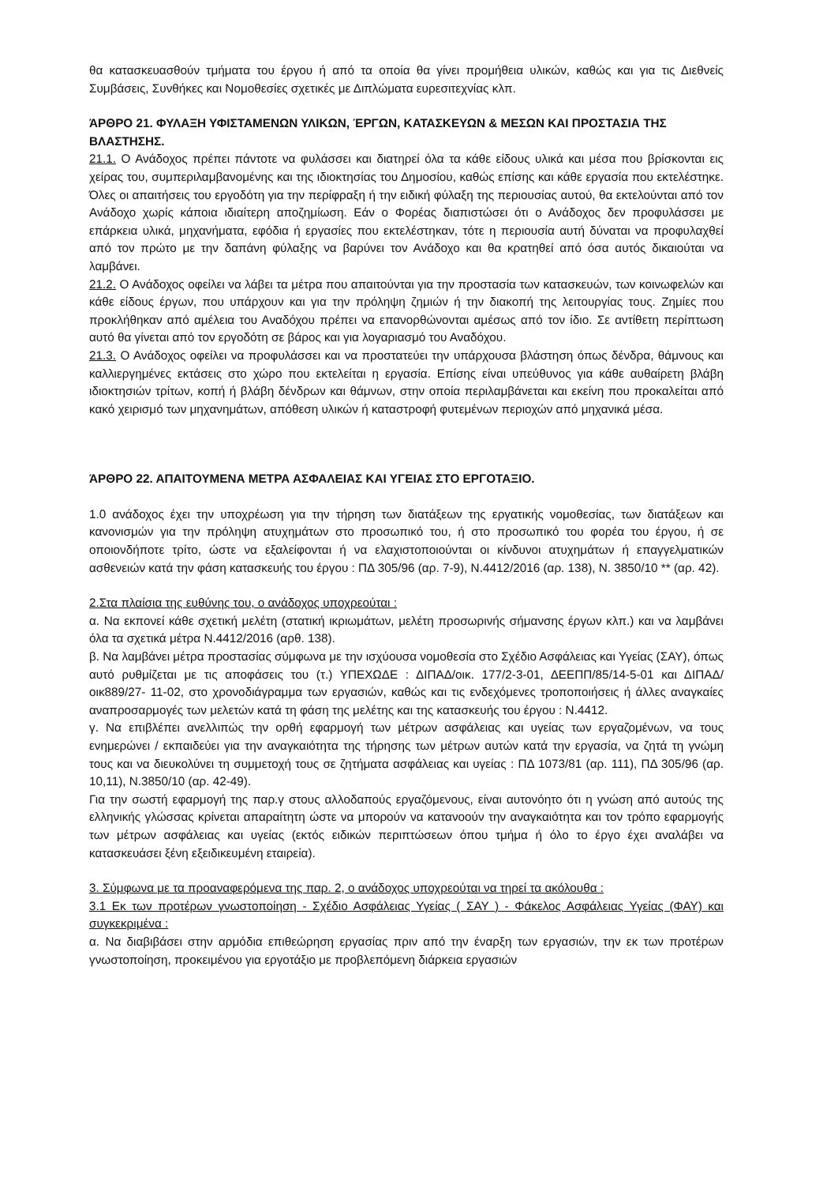θα κατασκευασθούν τμήματα του έργου ή από τα οποία θα γίνει προμήθεια υλικών, καθώς και για τις Διεθνείς Συμβάσεις, Συνθήκες και Νομοθεσίες σχετικές με Διπλώματα ευρεσιτεχνίας κλπ.
ΆΡΘΡΟ 21. ΦΥΛΑΞΗ ΥΦΙΣΤΑΜΕΝΩΝ ΥΛΙΚΩΝ, ΈΡΓΩΝ, ΚΑΤΑΣΚΕΥΩΝ & ΜΕΣΩΝ ΚΑΙ ΠΡΟΣΤΑΣΙΑ ΤΗΣ ΒΛΑΣΤΗΣΗΣ.
21.1. Ο Ανάδοχος πρέπει πάντοτε να φυλάσσει και διατηρεί όλα τα κάθε είδους υλικά και μέσα που βρίσκονται εις χείρας του, συμπεριλαμβανομένης και της ιδιοκτησίας του Δημοσίου, καθώς επίσης και κάθε εργασία που εκτελέστηκε. Όλες οι απαιτήσεις του εργοδότη για την περίφραξη ή την ειδική φύλαξη της περιουσίας αυτού, θα εκτελούνται από τον Ανάδοχο χωρίς κάποια ιδιαίτερη αποζημίωση. Εάν ο Φορέας διαπιστώσει ότι ο Ανάδοχος δεν προφυλάσσει με επάρκεια υλικά, μηχανήματα, εφόδια ή εργασίες που εκτελέστηκαν, τότε η περιουσία αυτή δύναται να προφυλαχθεί από τον πρώτο με την δαπάνη φύλαξης να βαρύνει τον Ανάδοχο και θα κρατηθεί από όσα αυτός δικαιούται να λαμβάνει.
21.2. Ο Ανάδοχος οφείλει να λάβει τα μέτρα που απαιτούνται για την προστασία των κατασκευών, των κοινωφελών και κάθε είδους έργων, που υπάρχουν και για την πρόληψη ζημιών ή την διακοπή της λειτουργίας τους. Ζημίες που προκλήθηκαν από αμέλεια του Αναδόχου πρέπει να επανορθώνονται αμέσως από τον ίδιο. Σε αντίθετη περίπτωση αυτό θα γίνεται από τον εργοδότη σε βάρος και για λογαριασμό του Αναδόχου.
21.3. Ο Ανάδοχος οφείλει να προφυλάσσει και να προστατεύει την υπάρχουσα βλάστηση όπως δένδρα, θάμνους και καλλιεργημένες εκτάσεις στο χώρο που εκτελείται η εργασία. Επίσης είναι υπεύθυνος για κάθε αυθαίρετη βλάβη ιδιοκτησιών τρίτων, κοπή ή βλάβη δένδρων και θάμνων, στην οποία περιλαμβάνεται και εκείνη που προκαλείται από κακό χειρισμό των μηχανημάτων, απόθεση υλικών ή καταστροφή φυτεμένων περιοχών από μηχανικά μέσα.
ΆΡΘΡΟ 22. ΑΠΑΙΤΟΥΜΕΝΑ ΜΕΤΡΑ ΑΣΦΑΛΕΙΑΣ ΚΑΙ ΥΓΕΙΑΣ ΣΤΟ ΕΡΓΟΤΑΞΙΟ.
1.0 ανάδοχος έχει την υποχρέωση για την τήρηση των διατάξεων της εργατικής νομοθεσίας, των διατάξεων και κανονισμών για την πρόληψη ατυχημάτων στο προσωπικό του, ή στο προσωπικό του φορέα του έργου, ή σε οποιονδήποτε τρίτο, ώστε να εξαλείφονται ή να ελαχιστοποιούνται οι κίνδυνοι ατυχημάτων ή επαγγελματικών ασθενειών κατά την φάση κατασκευής του έργου : ΠΔ 305/96 (αρ. 7-9), Ν.4412/2016 (αρ. 138), Ν. 3850/10 ** (αρ. 42).
2.Στα πλαίσια της ευθύνης του, ο ανάδοχος υποχρεούται :
α. Να εκπονεί κάθε σχετική μελέτη (στατική ικριωμάτων, μελέτη προσωρινής σήμανσης έργων κλπ.) και να λαμβάνει όλα τα σχετικά μέτρα Ν.4412/2016 (αρθ. 138).
β. Να λαμβάνει μέτρα προστασίας σύμφωνα με την ισχύουσα νομοθεσία στο Σχέδιο Ασφάλειας και Υγείας (ΣΑΥ), όπως αυτό ρυθμίζεται με τις αποφάσεις του (τ.) ΥΠΕΧΩΔΕ : ΔΙΠΑΔ/οικ. 177/2-3-01, ΔΕΕΠΠ/85/14-5-01 και ΔΙΠΑΔ/οικ889/27- 11-02, στο χρονοδιάγραμμα των εργασιών, καθώς και τις ενδεχόμενες τροποποιήσεις ή άλλες αναγκαίες αναπροσαρμογές των μελετών κατά τη φάση της μελέτης και της κατασκευής του έργου : Ν.4412.
γ. Να επιβλέπει ανελλιπώς την ορθή εφαρμογή των μέτρων ασφάλειας και υγείας των εργαζομένων, να τους ενημερώνει / εκπαιδεύει για την αναγκαιότητα της τήρησης των μέτρων αυτών κατά την εργασία, να ζητά τη γνώμη τους και να διευκολύνει τη συμμετοχή τους σε ζητήματα ασφάλειας και υγείας : ΠΔ 1073/81 (αρ. 111), ΠΔ 305/96 (αρ. 10,11), Ν.3850/10 (αρ. 42-49).
Για την σωστή εφαρμογή της παρ.γ στους αλλοδαπούς εργαζόμενους, είναι αυτονόητο ότι η γνώση από αυτούς της ελληνικής γλώσσας κρίνεται απαραίτητη ώστε να μπορούν να κατανοούν την αναγκαιότητα και τον τρόπο εφαρμογής των μέτρων ασφάλειας και υγείας (εκτός ειδικών περιπτώσεων όπου τμήμα ή όλο το έργο έχει αναλάβει να κατασκευάσει ξένη εξειδικευμένη εταιρεία).
3. Σύμφωνα με τα προαναφερόμενα της παρ. 2, ο ανάδοχος υποχρεούται να τηρεί τα ακόλουθα :
3.1 Εκ των προτέρων γνωστοποίηση - Σχέδιο Ασφάλειας Υγείας ( ΣΑΥ ) - Φάκελος Ασφάλειας Υγείας (ΦΑΥ) και συγκεκριμένα :
α. Να διαβιβάσει στην αρμόδια επιθεώρηση εργασίας πριν από την έναρξη των εργασιών, την εκ των προτέρων γνωστοποίηση, προκειμένου για εργοτάξιο με προβλεπόμενη διάρκεια εργασιών